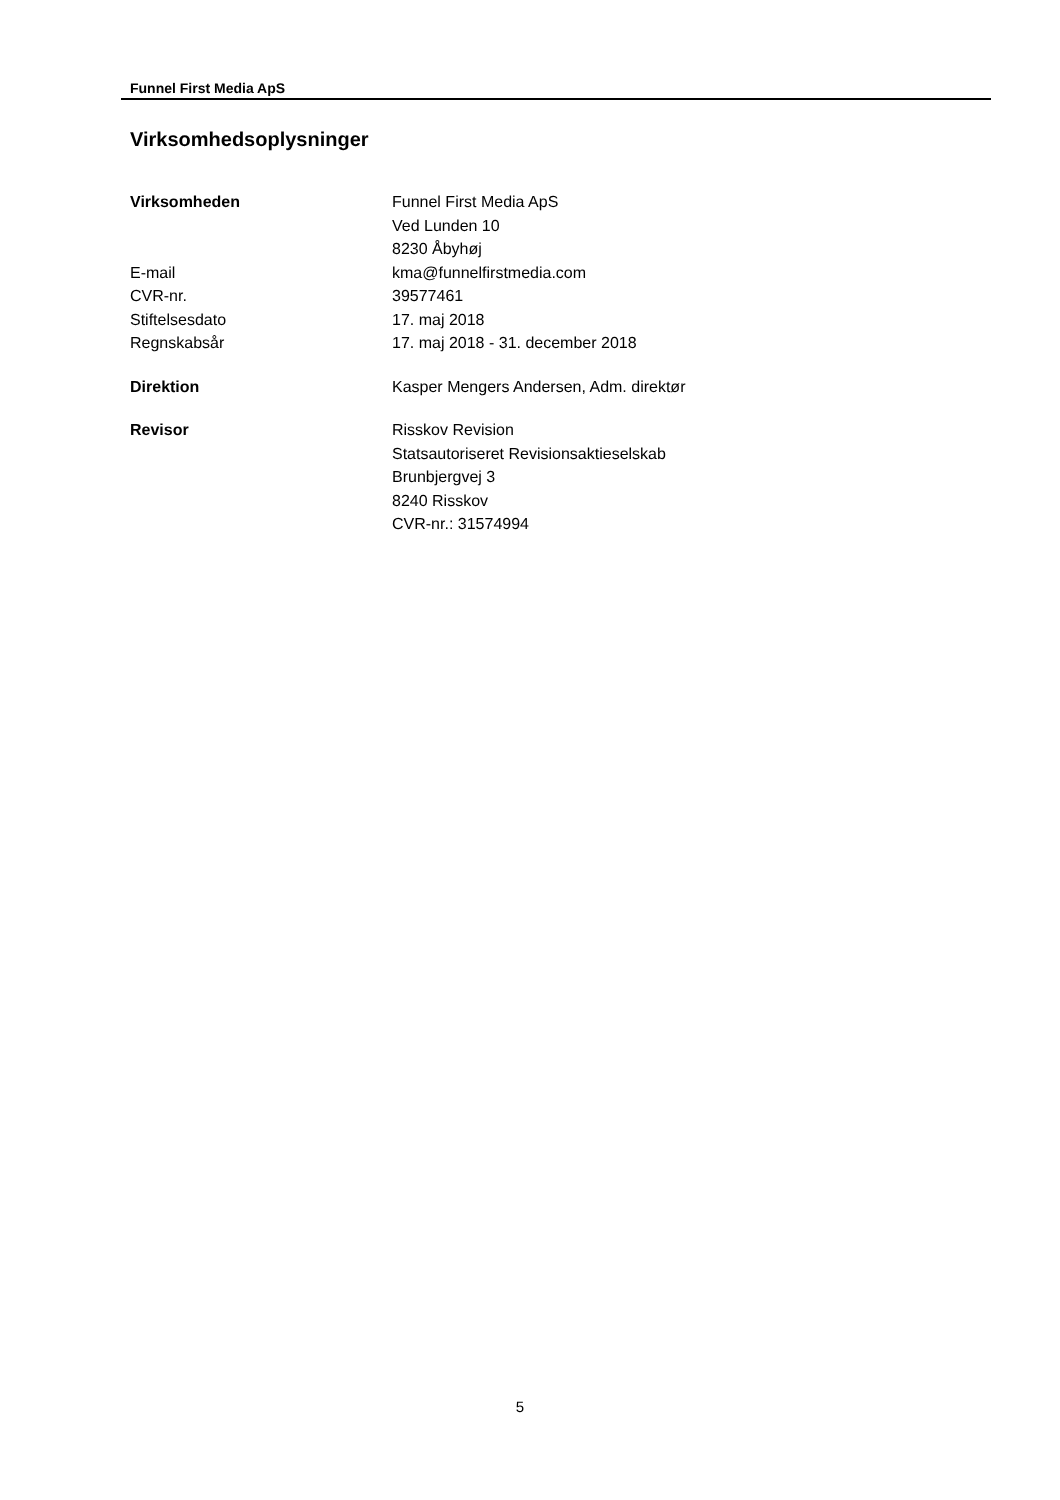Funnel First Media ApS
Virksomhedsoplysninger
| Virksomheden | Funnel First Media ApS Ved Lunden 10 8230 Åbyhøj |
| E-mail | kma@funnelfirstmedia.com |
| CVR-nr. | 39577461 |
| Stiftelsesdato | 17. maj 2018 |
| Regnskabsår | 17. maj 2018 - 31. december 2018 |
| Direktion | Kasper Mengers Andersen, Adm. direktør |
| Revisor | Risskov Revision Statsautoriseret Revisionsaktieselskab Brunbjergvej 3 8240 Risskov CVR-nr.: 31574994 |
5